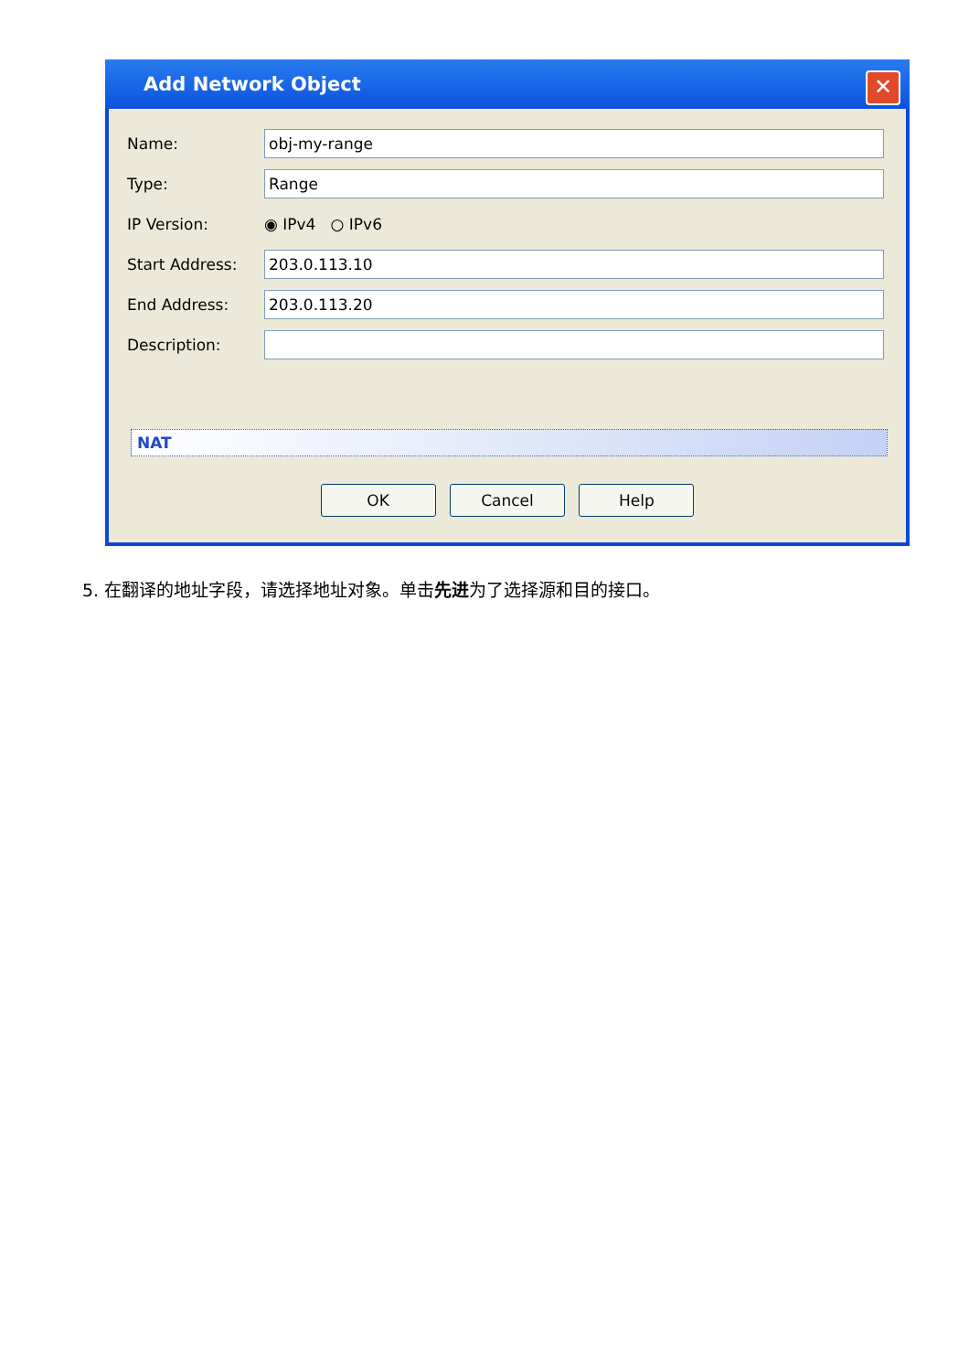Add Network Object
✕
Name: obj-my-range
Type: Range
IP Version: ◉ IPv4 ○ IPv6
Start Address: 203.0.113.10
End Address: 203.0.113.20
Description:
NAT
OK Cancel Help
5. 在翻译的地址字段，请选择地址对象。单击先进为了选择源和目的接口。